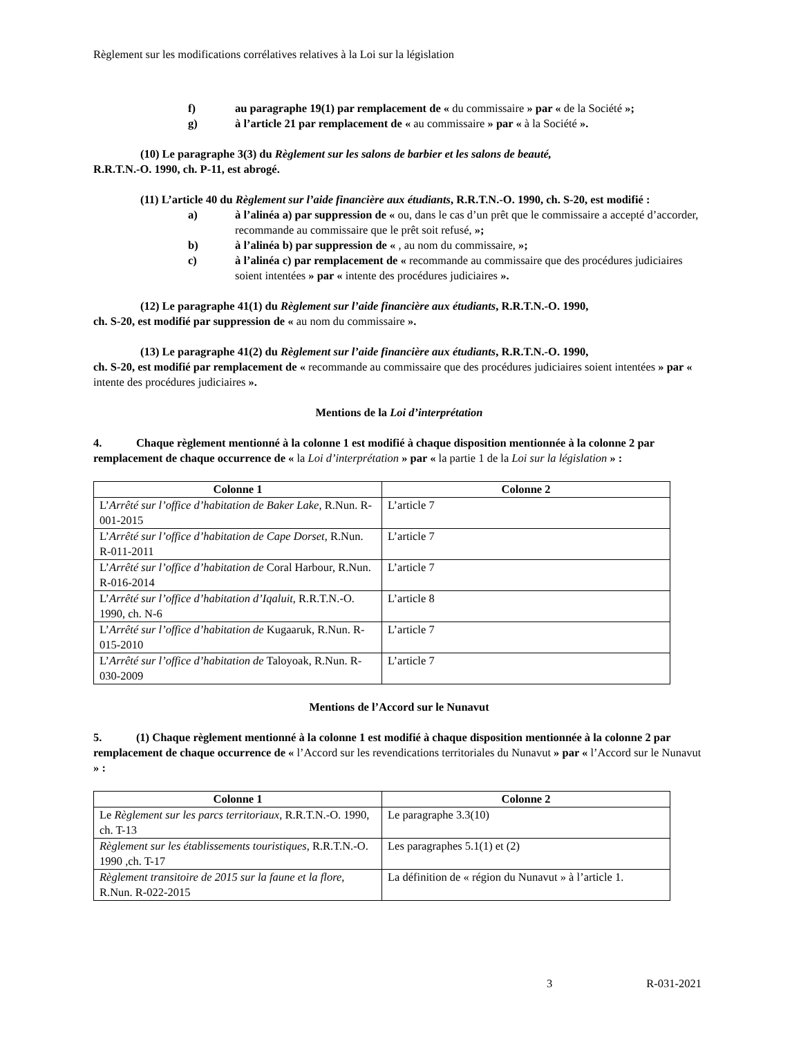Règlement sur les modifications corrélatives relatives à la Loi sur la législation
f) au paragraphe 19(1) par remplacement de « du commissaire » par « de la Société »;
g) à l’article 21 par remplacement de « au commissaire » par « à la Société ».
(10) Le paragraphe 3(3) du Règlement sur les salons de barbier et les salons de beauté,
R.R.T.N.-O. 1990, ch. P-11, est abrogé.
(11) L’article 40 du Règlement sur l’aide financière aux étudiants, R.R.T.N.-O. 1990, ch. S-20, est modifié :
a) à l’alinéa a) par suppression de « ou, dans le cas d’un prêt que le commissaire a accepté d’accorder, recommande au commissaire que le prêt soit refusé, »;
b) à l’alinéa b) par suppression de « , au nom du commissaire, »;
c) à l’alinéa c) par remplacement de « recommande au commissaire que des procédures judiciaires soient intentées » par « intente des procédures judiciaires ».
(12) Le paragraphe 41(1) du Règlement sur l’aide financière aux étudiants, R.R.T.N.-O. 1990,
ch. S-20, est modifié par suppression de « au nom du commissaire ».
(13) Le paragraphe 41(2) du Règlement sur l’aide financière aux étudiants, R.R.T.N.-O. 1990,
ch. S-20, est modifié par remplacement de « recommande au commissaire que des procédures judiciaires soient intentées » par « intente des procédures judiciaires ».
Mentions de la Loi d’interprétation
4. Chaque règlement mentionné à la colonne 1 est modifié à chaque disposition mentionnée à la colonne 2 par remplacement de chaque occurrence de « la Loi d’interprétation » par « la partie 1 de la Loi sur la législation » :
| Colonne 1 | Colonne 2 |
| --- | --- |
| L’ Arrêté sur l’office d’habitation de Baker Lake , R.Nun. R-001-2015 | L’article 7 |
| L’ Arrêté sur l’office d’habitation de Cape Dorset , R.Nun. R-011-2011 | L’article 7 |
| L’ Arrêté sur l’office d’habitation de Coral Harbour, R.Nun. R-016-2014 | L’article 7 |
| L’ Arrêté sur l’office d’habitation d’Iqaluit , R.R.T.N.-O. 1990, ch. N-6 | L’article 8 |
| L’ Arrêté sur l’office d’habitation de Kugaaruk, R.Nun. R-015-2010 | L’article 7 |
| L’ Arrêté sur l’office d’habitation de Taloyoak, R.Nun. R-030-2009 | L’article 7 |
Mentions de l’Accord sur le Nunavut
5. (1) Chaque règlement mentionné à la colonne 1 est modifié à chaque disposition mentionnée à la colonne 2 par remplacement de chaque occurrence de « l’Accord sur les revendications territoriales du Nunavut » par « l’Accord sur le Nunavut » :
| Colonne 1 | Colonne 2 |
| --- | --- |
| Le Règlement sur les parcs territoriaux , R.R.T.N.-O. 1990, ch. T-13 | Le paragraphe 3.3(10) |
| Règlement sur les établissements touristiques , R.R.T.N.-O. 1990 ,ch. T-17 | Les paragraphes 5.1(1) et (2) |
| Règlement transitoire de 2015 sur la faune et la flore , R.Nun. R-022-2015 | La définition de « région du Nunavut » à l’article 1. |
3 R-031-2021